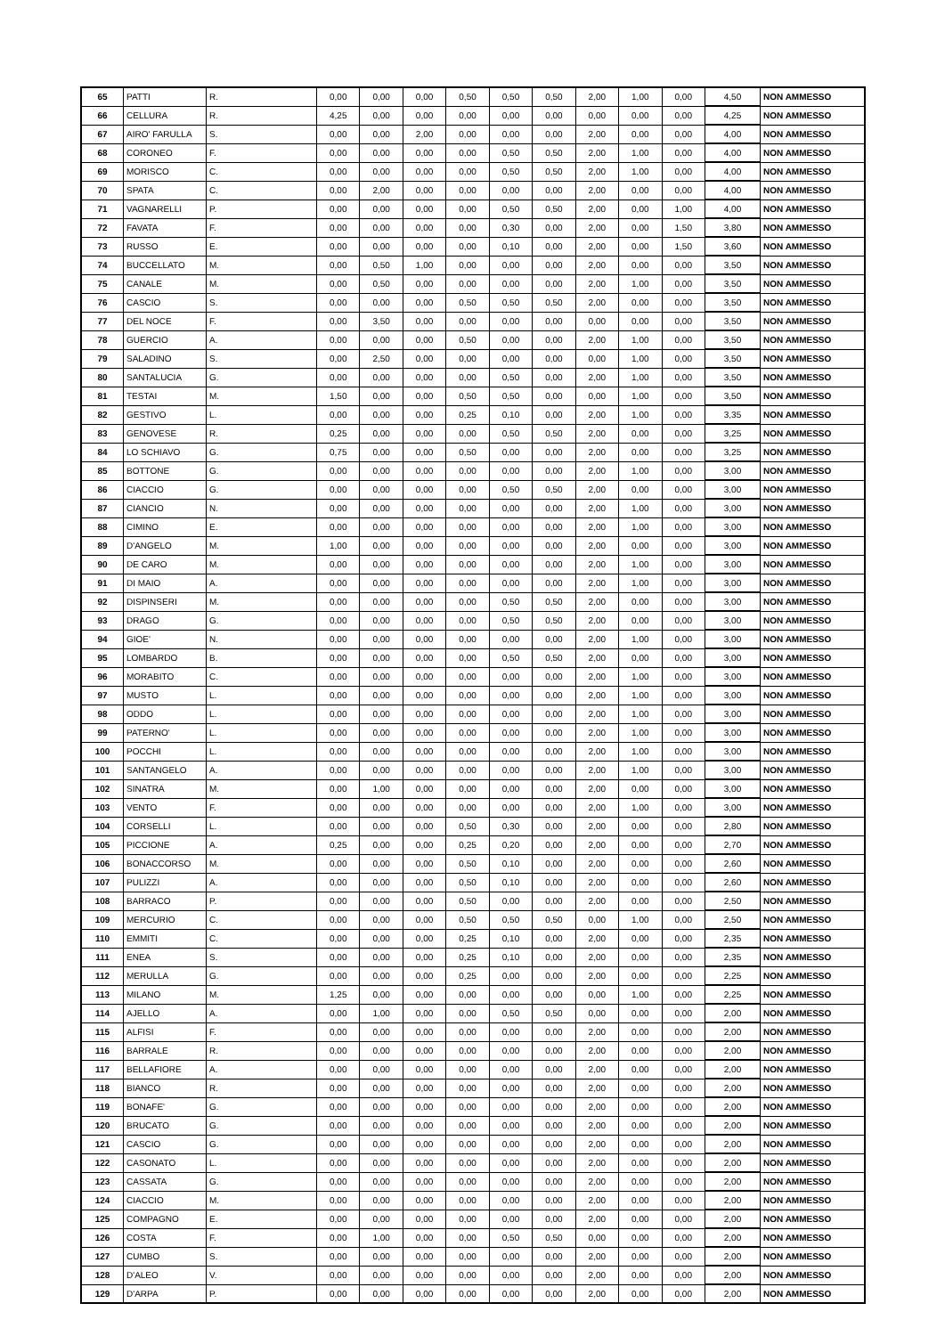| 65 | PATTI | R. | 0,00 | 0,00 | 0,00 | 0,50 | 0,50 | 0,50 | 2,00 | 1,00 | 0,00 | 4,50 | NON AMMESSO |
| 66 | CELLURA | R. | 4,25 | 0,00 | 0,00 | 0,00 | 0,00 | 0,00 | 0,00 | 0,00 | 0,00 | 4,25 | NON AMMESSO |
| 67 | AIRO' FARULLA | S. | 0,00 | 0,00 | 2,00 | 0,00 | 0,00 | 0,00 | 2,00 | 0,00 | 0,00 | 4,00 | NON AMMESSO |
| 68 | CORONEO | F. | 0,00 | 0,00 | 0,00 | 0,00 | 0,50 | 0,50 | 2,00 | 1,00 | 0,00 | 4,00 | NON AMMESSO |
| 69 | MORISCO | C. | 0,00 | 0,00 | 0,00 | 0,00 | 0,50 | 0,50 | 2,00 | 1,00 | 0,00 | 4,00 | NON AMMESSO |
| 70 | SPATA | C. | 0,00 | 2,00 | 0,00 | 0,00 | 0,00 | 0,00 | 2,00 | 0,00 | 0,00 | 4,00 | NON AMMESSO |
| 71 | VAGNARELLI | P. | 0,00 | 0,00 | 0,00 | 0,00 | 0,50 | 0,50 | 2,00 | 0,00 | 1,00 | 4,00 | NON AMMESSO |
| 72 | FAVATA | F. | 0,00 | 0,00 | 0,00 | 0,00 | 0,30 | 0,00 | 2,00 | 0,00 | 1,50 | 3,80 | NON AMMESSO |
| 73 | RUSSO | E. | 0,00 | 0,00 | 0,00 | 0,00 | 0,10 | 0,00 | 2,00 | 0,00 | 1,50 | 3,60 | NON AMMESSO |
| 74 | BUCCELLATO | M. | 0,00 | 0,50 | 1,00 | 0,00 | 0,00 | 0,00 | 2,00 | 0,00 | 0,00 | 3,50 | NON AMMESSO |
| 75 | CANALE | M. | 0,00 | 0,50 | 0,00 | 0,00 | 0,00 | 0,00 | 2,00 | 1,00 | 0,00 | 3,50 | NON AMMESSO |
| 76 | CASCIO | S. | 0,00 | 0,00 | 0,00 | 0,50 | 0,50 | 0,50 | 2,00 | 0,00 | 0,00 | 3,50 | NON AMMESSO |
| 77 | DEL NOCE | F. | 0,00 | 3,50 | 0,00 | 0,00 | 0,00 | 0,00 | 0,00 | 0,00 | 0,00 | 3,50 | NON AMMESSO |
| 78 | GUERCIO | A. | 0,00 | 0,00 | 0,00 | 0,50 | 0,00 | 0,00 | 2,00 | 1,00 | 0,00 | 3,50 | NON AMMESSO |
| 79 | SALADINO | S. | 0,00 | 2,50 | 0,00 | 0,00 | 0,00 | 0,00 | 0,00 | 1,00 | 0,00 | 3,50 | NON AMMESSO |
| 80 | SANTALUCIA | G. | 0,00 | 0,00 | 0,00 | 0,00 | 0,50 | 0,00 | 2,00 | 1,00 | 0,00 | 3,50 | NON AMMESSO |
| 81 | TESTAI | M. | 1,50 | 0,00 | 0,00 | 0,50 | 0,50 | 0,00 | 0,00 | 1,00 | 0,00 | 3,50 | NON AMMESSO |
| 82 | GESTIVO | L. | 0,00 | 0,00 | 0,00 | 0,25 | 0,10 | 0,00 | 2,00 | 1,00 | 0,00 | 3,35 | NON AMMESSO |
| 83 | GENOVESE | R. | 0,25 | 0,00 | 0,00 | 0,00 | 0,50 | 0,50 | 2,00 | 0,00 | 0,00 | 3,25 | NON AMMESSO |
| 84 | LO SCHIAVO | G. | 0,75 | 0,00 | 0,00 | 0,50 | 0,00 | 0,00 | 2,00 | 0,00 | 0,00 | 3,25 | NON AMMESSO |
| 85 | BOTTONE | G. | 0,00 | 0,00 | 0,00 | 0,00 | 0,00 | 0,00 | 2,00 | 1,00 | 0,00 | 3,00 | NON AMMESSO |
| 86 | CIACCIO | G. | 0,00 | 0,00 | 0,00 | 0,00 | 0,50 | 0,50 | 2,00 | 0,00 | 0,00 | 3,00 | NON AMMESSO |
| 87 | CIANCIO | N. | 0,00 | 0,00 | 0,00 | 0,00 | 0,00 | 0,00 | 2,00 | 1,00 | 0,00 | 3,00 | NON AMMESSO |
| 88 | CIMINO | E. | 0,00 | 0,00 | 0,00 | 0,00 | 0,00 | 0,00 | 2,00 | 1,00 | 0,00 | 3,00 | NON AMMESSO |
| 89 | D'ANGELO | M. | 1,00 | 0,00 | 0,00 | 0,00 | 0,00 | 0,00 | 2,00 | 0,00 | 0,00 | 3,00 | NON AMMESSO |
| 90 | DE CARO | M. | 0,00 | 0,00 | 0,00 | 0,00 | 0,00 | 0,00 | 2,00 | 1,00 | 0,00 | 3,00 | NON AMMESSO |
| 91 | DI MAIO | A. | 0,00 | 0,00 | 0,00 | 0,00 | 0,00 | 0,00 | 2,00 | 1,00 | 0,00 | 3,00 | NON AMMESSO |
| 92 | DISPINSERI | M. | 0,00 | 0,00 | 0,00 | 0,00 | 0,50 | 0,50 | 2,00 | 0,00 | 0,00 | 3,00 | NON AMMESSO |
| 93 | DRAGO | G. | 0,00 | 0,00 | 0,00 | 0,00 | 0,50 | 0,50 | 2,00 | 0,00 | 0,00 | 3,00 | NON AMMESSO |
| 94 | GIOE' | N. | 0,00 | 0,00 | 0,00 | 0,00 | 0,00 | 0,00 | 2,00 | 1,00 | 0,00 | 3,00 | NON AMMESSO |
| 95 | LOMBARDO | B. | 0,00 | 0,00 | 0,00 | 0,00 | 0,50 | 0,50 | 2,00 | 0,00 | 0,00 | 3,00 | NON AMMESSO |
| 96 | MORABITO | C. | 0,00 | 0,00 | 0,00 | 0,00 | 0,00 | 0,00 | 2,00 | 1,00 | 0,00 | 3,00 | NON AMMESSO |
| 97 | MUSTO | L. | 0,00 | 0,00 | 0,00 | 0,00 | 0,00 | 0,00 | 2,00 | 1,00 | 0,00 | 3,00 | NON AMMESSO |
| 98 | ODDO | L. | 0,00 | 0,00 | 0,00 | 0,00 | 0,00 | 0,00 | 2,00 | 1,00 | 0,00 | 3,00 | NON AMMESSO |
| 99 | PATERNO' | L. | 0,00 | 0,00 | 0,00 | 0,00 | 0,00 | 0,00 | 2,00 | 1,00 | 0,00 | 3,00 | NON AMMESSO |
| 100 | POCCHI | L. | 0,00 | 0,00 | 0,00 | 0,00 | 0,00 | 0,00 | 2,00 | 1,00 | 0,00 | 3,00 | NON AMMESSO |
| 101 | SANTANGELO | A. | 0,00 | 0,00 | 0,00 | 0,00 | 0,00 | 0,00 | 2,00 | 1,00 | 0,00 | 3,00 | NON AMMESSO |
| 102 | SINATRA | M. | 0,00 | 1,00 | 0,00 | 0,00 | 0,00 | 0,00 | 2,00 | 0,00 | 0,00 | 3,00 | NON AMMESSO |
| 103 | VENTO | F. | 0,00 | 0,00 | 0,00 | 0,00 | 0,00 | 0,00 | 2,00 | 1,00 | 0,00 | 3,00 | NON AMMESSO |
| 104 | CORSELLI | L. | 0,00 | 0,00 | 0,00 | 0,50 | 0,30 | 0,00 | 2,00 | 0,00 | 0,00 | 2,80 | NON AMMESSO |
| 105 | PICCIONE | A. | 0,25 | 0,00 | 0,00 | 0,25 | 0,20 | 0,00 | 2,00 | 0,00 | 0,00 | 2,70 | NON AMMESSO |
| 106 | BONACCORSO | M. | 0,00 | 0,00 | 0,00 | 0,50 | 0,10 | 0,00 | 2,00 | 0,00 | 0,00 | 2,60 | NON AMMESSO |
| 107 | PULIZZI | A. | 0,00 | 0,00 | 0,00 | 0,50 | 0,10 | 0,00 | 2,00 | 0,00 | 0,00 | 2,60 | NON AMMESSO |
| 108 | BARRACO | P. | 0,00 | 0,00 | 0,00 | 0,50 | 0,00 | 0,00 | 2,00 | 0,00 | 0,00 | 2,50 | NON AMMESSO |
| 109 | MERCURIO | C. | 0,00 | 0,00 | 0,00 | 0,50 | 0,50 | 0,50 | 0,00 | 1,00 | 0,00 | 2,50 | NON AMMESSO |
| 110 | EMMITI | C. | 0,00 | 0,00 | 0,00 | 0,25 | 0,10 | 0,00 | 2,00 | 0,00 | 0,00 | 2,35 | NON AMMESSO |
| 111 | ENEA | S. | 0,00 | 0,00 | 0,00 | 0,25 | 0,10 | 0,00 | 2,00 | 0,00 | 0,00 | 2,35 | NON AMMESSO |
| 112 | MERULLA | G. | 0,00 | 0,00 | 0,00 | 0,25 | 0,00 | 0,00 | 2,00 | 0,00 | 0,00 | 2,25 | NON AMMESSO |
| 113 | MILANO | M. | 1,25 | 0,00 | 0,00 | 0,00 | 0,00 | 0,00 | 0,00 | 1,00 | 0,00 | 2,25 | NON AMMESSO |
| 114 | AJELLO | A. | 0,00 | 1,00 | 0,00 | 0,00 | 0,50 | 0,50 | 0,00 | 0,00 | 0,00 | 2,00 | NON AMMESSO |
| 115 | ALFISI | F. | 0,00 | 0,00 | 0,00 | 0,00 | 0,00 | 0,00 | 2,00 | 0,00 | 0,00 | 2,00 | NON AMMESSO |
| 116 | BARRALE | R. | 0,00 | 0,00 | 0,00 | 0,00 | 0,00 | 0,00 | 2,00 | 0,00 | 0,00 | 2,00 | NON AMMESSO |
| 117 | BELLAFIORE | A. | 0,00 | 0,00 | 0,00 | 0,00 | 0,00 | 0,00 | 2,00 | 0,00 | 0,00 | 2,00 | NON AMMESSO |
| 118 | BIANCO | R. | 0,00 | 0,00 | 0,00 | 0,00 | 0,00 | 0,00 | 2,00 | 0,00 | 0,00 | 2,00 | NON AMMESSO |
| 119 | BONAFE' | G. | 0,00 | 0,00 | 0,00 | 0,00 | 0,00 | 0,00 | 2,00 | 0,00 | 0,00 | 2,00 | NON AMMESSO |
| 120 | BRUCATO | G. | 0,00 | 0,00 | 0,00 | 0,00 | 0,00 | 0,00 | 2,00 | 0,00 | 0,00 | 2,00 | NON AMMESSO |
| 121 | CASCIO | G. | 0,00 | 0,00 | 0,00 | 0,00 | 0,00 | 0,00 | 2,00 | 0,00 | 0,00 | 2,00 | NON AMMESSO |
| 122 | CASONATO | L. | 0,00 | 0,00 | 0,00 | 0,00 | 0,00 | 0,00 | 2,00 | 0,00 | 0,00 | 2,00 | NON AMMESSO |
| 123 | CASSATA | G. | 0,00 | 0,00 | 0,00 | 0,00 | 0,00 | 0,00 | 2,00 | 0,00 | 0,00 | 2,00 | NON AMMESSO |
| 124 | CIACCIO | M. | 0,00 | 0,00 | 0,00 | 0,00 | 0,00 | 0,00 | 2,00 | 0,00 | 0,00 | 2,00 | NON AMMESSO |
| 125 | COMPAGNO | E. | 0,00 | 0,00 | 0,00 | 0,00 | 0,00 | 0,00 | 2,00 | 0,00 | 0,00 | 2,00 | NON AMMESSO |
| 126 | COSTA | F. | 0,00 | 1,00 | 0,00 | 0,00 | 0,50 | 0,50 | 0,00 | 0,00 | 0,00 | 2,00 | NON AMMESSO |
| 127 | CUMBO | S. | 0,00 | 0,00 | 0,00 | 0,00 | 0,00 | 0,00 | 2,00 | 0,00 | 0,00 | 2,00 | NON AMMESSO |
| 128 | D'ALEO | V. | 0,00 | 0,00 | 0,00 | 0,00 | 0,00 | 0,00 | 2,00 | 0,00 | 0,00 | 2,00 | NON AMMESSO |
| 129 | D'ARPA | P. | 0,00 | 0,00 | 0,00 | 0,00 | 0,00 | 0,00 | 2,00 | 0,00 | 0,00 | 2,00 | NON AMMESSO |